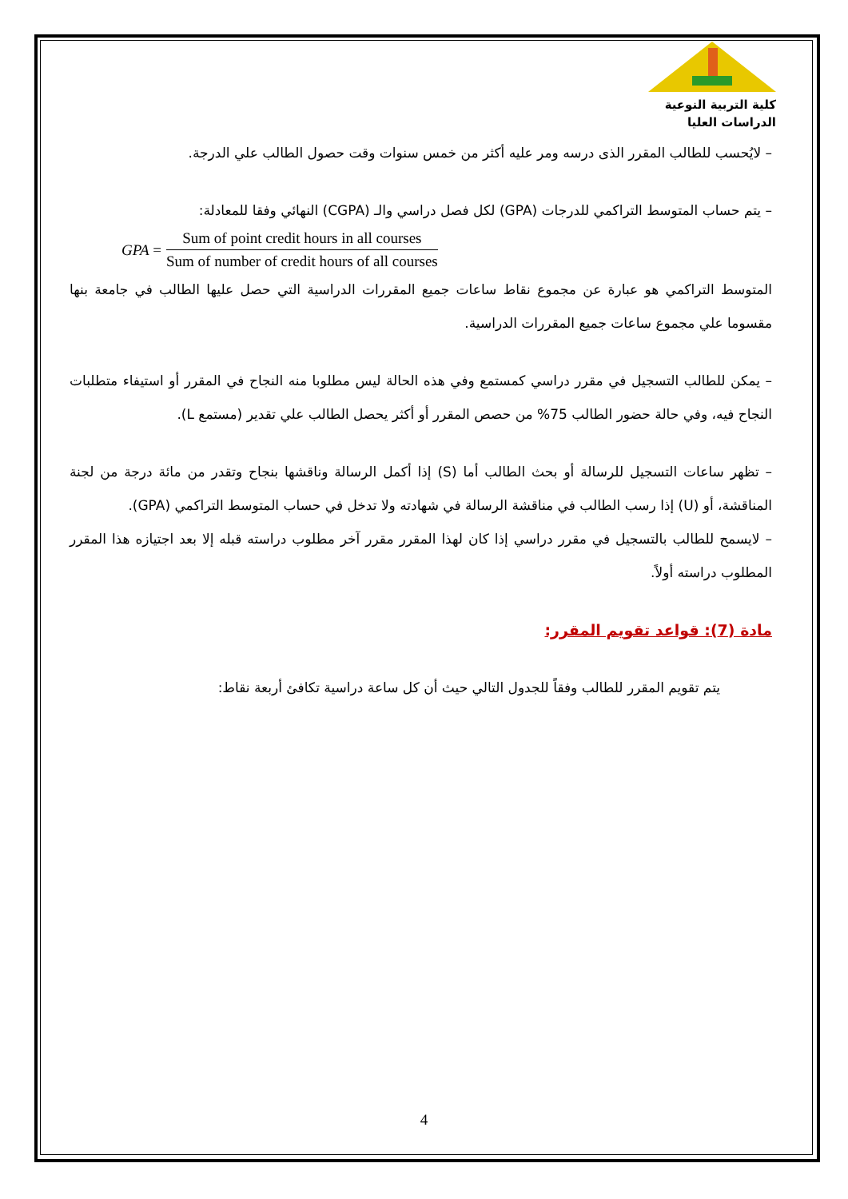كلية التربية النوعية
الدراسات العليا
– لايُحسب للطالب المقرر الذى درسه ومر عليه أكثر من خمس سنوات وقت حصول الطالب علي الدرجة.
– يتم حساب المتوسط التراكمي للدرجات (GPA) لكل فصل دراسي والـ (CGPA) النهائي وفقا للمعادلة:
GPA =
Sum of point credit hours in all courses
Sum of number of credit hours of all courses
المتوسط التراكمي هو عبارة عن مجموع نقاط ساعات جميع المقررات الدراسية التي حصل عليها الطالب في جامعة بنها مقسوما علي مجموع ساعات جميع المقررات الدراسية.
– يمكن للطالب التسجيل في مقرر دراسي كمستمع وفي هذه الحالة ليس مطلوبا منه النجاح في المقرر أو استيفاء متطلبات النجاح فيه، وفي حالة حضور الطالب 75% من حصص المقرر أو أكثر يحصل الطالب علي تقدير (مستمع L).
– تظهر ساعات التسجيل للرسالة أو بحث الطالب أما (S) إذا أكمل الرسالة وناقشها بنجاح وتقدر من مائة درجة من لجنة المناقشة، أو (U) إذا رسب الطالب في مناقشة الرسالة في شهادته ولا تدخل في حساب المتوسط التراكمي (GPA).
– لايسمح للطالب بالتسجيل في مقرر دراسي إذا كان لهذا المقرر مقرر آخر مطلوب دراسته قبله إلا بعد اجتيازه هذا المقرر المطلوب دراسته أولاً.
مادة (7): قواعد تقويم المقرر:
يتم تقويم المقرر للطالب وفقاً للجدول التالي حيث أن كل ساعة دراسية تكافئ أربعة نقاط:
4